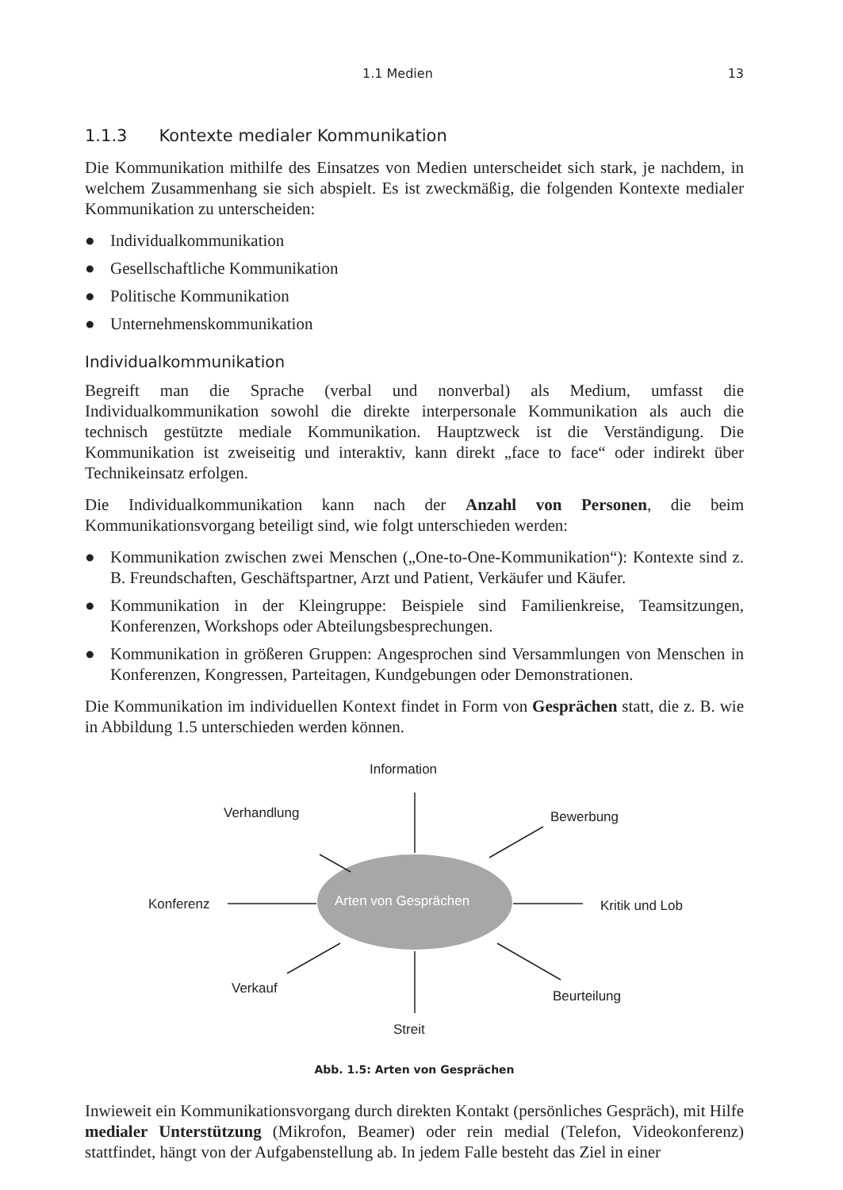1.1 Medien 13
1.1.3 Kontexte medialer Kommunikation
Die Kommunikation mithilfe des Einsatzes von Medien unterscheidet sich stark, je nachdem, in welchem Zusammenhang sie sich abspielt. Es ist zweckmäßig, die folgenden Kontexte medialer Kommunikation zu unterscheiden:
● Individualkommunikation
● Gesellschaftliche Kommunikation
● Politische Kommunikation
● Unternehmenskommunikation
Individualkommunikation
Begreift man die Sprache (verbal und nonverbal) als Medium, umfasst die Individualkommunikation sowohl die direkte interpersonale Kommunikation als auch die technisch gestützte mediale Kommunikation. Hauptzweck ist die Verständigung. Die Kommunikation ist zweiseitig und interaktiv, kann direkt „face to face“ oder indirekt über Technikeinsatz erfolgen.
Die Individualkommunikation kann nach der Anzahl von Personen, die beim Kommunikationsvorgang beteiligt sind, wie folgt unterschieden werden:
● Kommunikation zwischen zwei Menschen („One-to-One-Kommunikation“): Kontexte sind z. B. Freundschaften, Geschäftspartner, Arzt und Patient, Verkäufer und Käufer.
● Kommunikation in der Kleingruppe: Beispiele sind Familienkreise, Teamsitzungen, Konferenzen, Workshops oder Abteilungsbesprechungen.
● Kommunikation in größeren Gruppen: Angesprochen sind Versammlungen von Menschen in Konferenzen, Kongressen, Parteitagen, Kundgebungen oder Demonstrationen.
Die Kommunikation im individuellen Kontext findet in Form von Gesprächen statt, die z. B. wie in Abbildung 1.5 unterschieden werden können.
Information
Verhandlung Bewerbung
Konferenz Arten von Gesprächen Kritik und Lob
Verkauf Beurteilung
Streit
Abb. 1.5: Arten von Gesprächen
Inwieweit ein Kommunikationsvorgang durch direkten Kontakt (persönliches Gespräch), mit Hilfe medialer Unterstützung (Mikrofon, Beamer) oder rein medial (Telefon, Videokonferenz) stattfindet, hängt von der Aufgabenstellung ab. In jedem Falle besteht das Ziel in einer